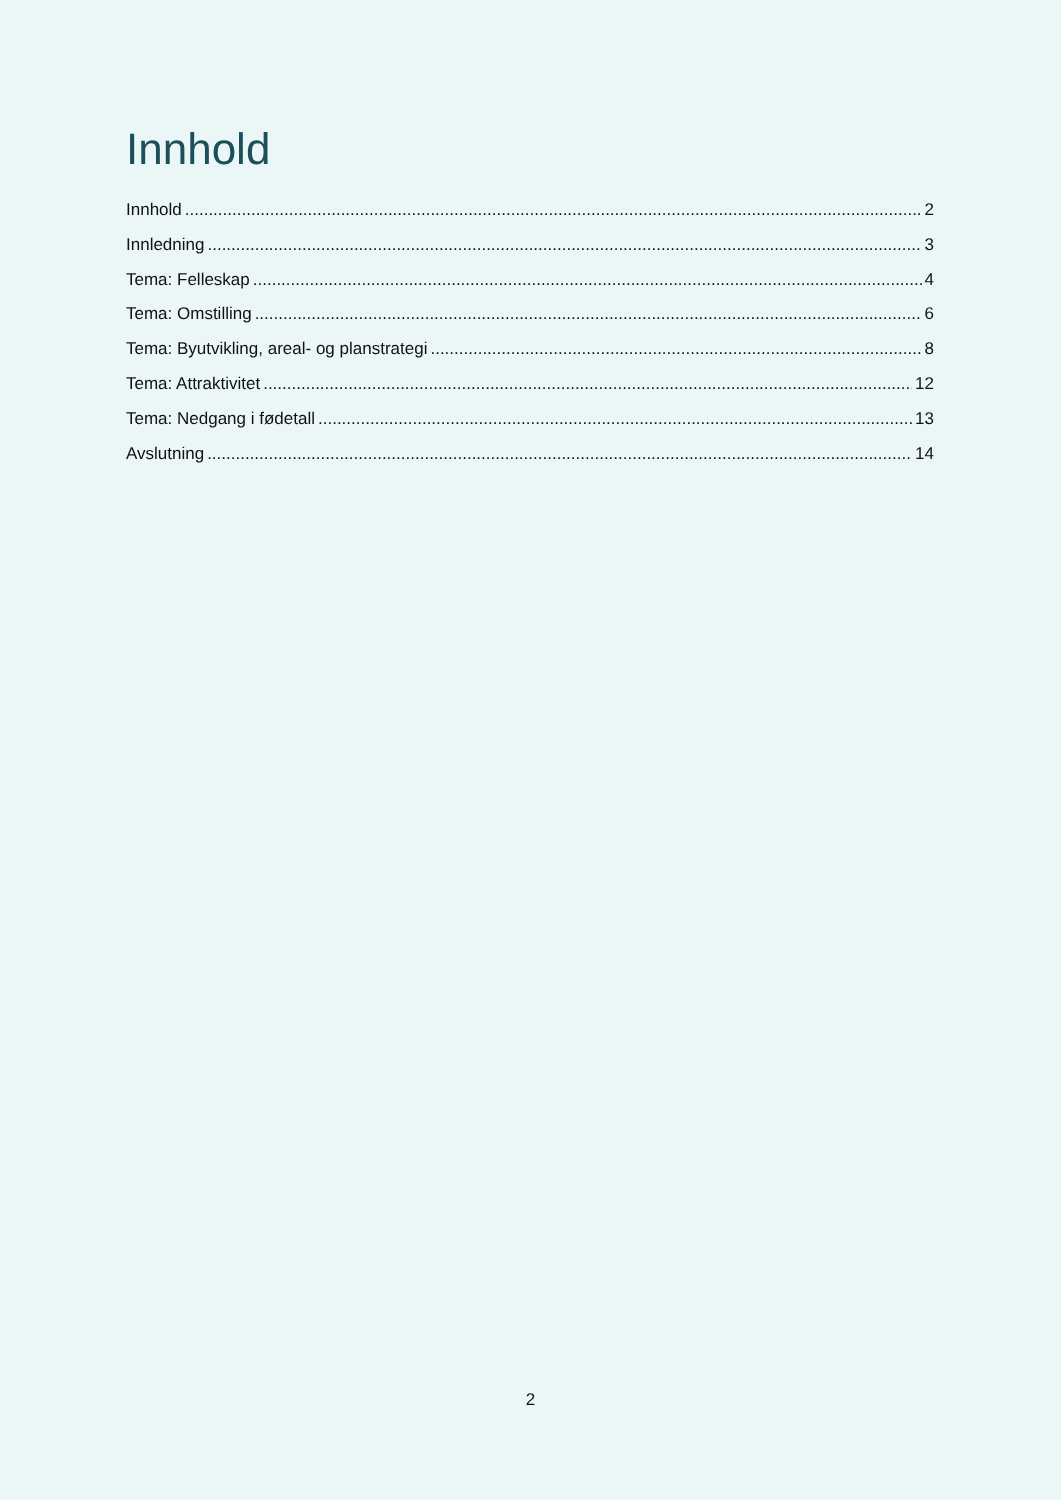Innhold
Innhold 2
Innledning 3
Tema: Felleskap 4
Tema: Omstilling 6
Tema: Byutvikling, areal- og planstrategi 8
Tema: Attraktivitet 12
Tema: Nedgang i fødetall 13
Avslutning 14
2